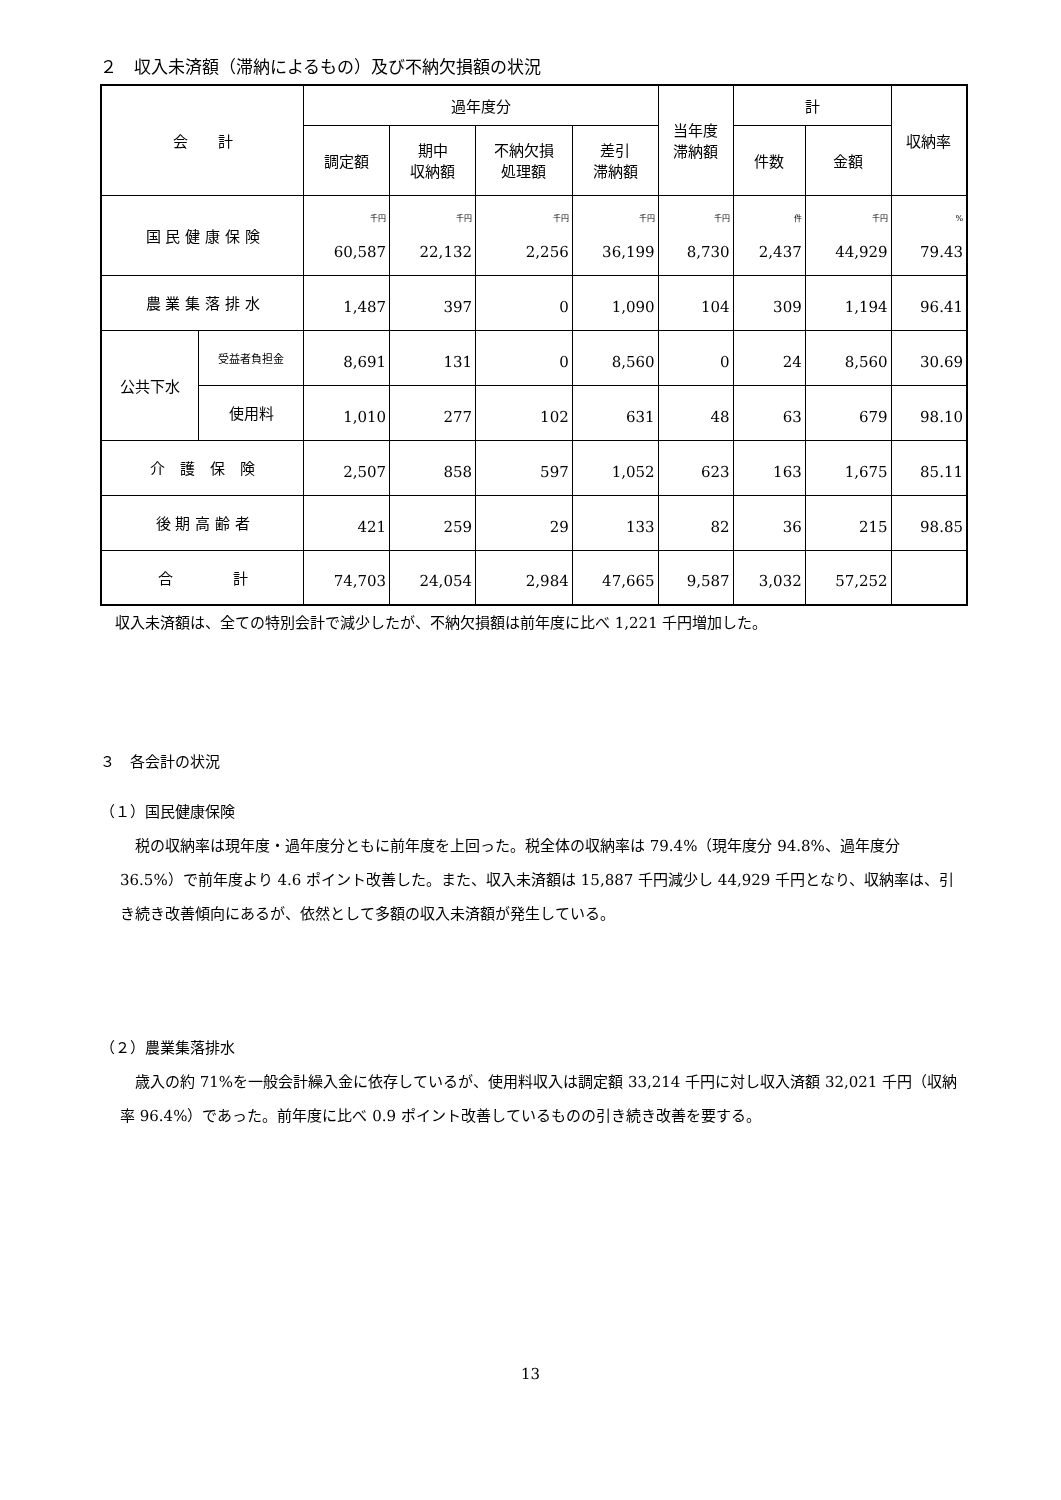２　収入未済額（滞納によるもの）及び不納欠損額の状況
| 会 計 | | 過年度分 | | | | 当年度 滞納額 | 計 | | 収納率 |
| --- | --- | --- | --- | --- | --- | --- | --- | --- | --- |
| | | 調定額 | 期中 収納額 | 不納欠損 処理額 | 差引 滞納額 | | 件数 | 金額 | |
| 国 民 健 康 保 険 | | 千円 60,587 | 千円 22,132 | 千円 2,256 | 千円 36,199 | 千円 8,730 | 件 2,437 | 千円 44,929 | % 79.43 |
| 農 業 集 落 排 水 | | 1,487 | 397 | 0 | 1,090 | 104 | 309 | 1,194 | 96.41 |
| 公共下水 | 受益者負担金 | 8,691 | 131 | 0 | 8,560 | 0 | 24 | 8,560 | 30.69 |
| | 使用料 | 1,010 | 277 | 102 | 631 | 48 | 63 | 679 | 98.10 |
| 介 護 保 険 | | 2,507 | 858 | 597 | 1,052 | 623 | 163 | 1,675 | 85.11 |
| 後 期 高 齢 者 | | 421 | 259 | 29 | 133 | 82 | 36 | 215 | 98.85 |
| 合 計 | | 74,703 | 24,054 | 2,984 | 47,665 | 9,587 | 3,032 | 57,252 | |
　収入未済額は、全ての特別会計で減少したが、不納欠損額は前年度に比べ 1,221 千円増加した。
３　各会計の状況
（１）国民健康保険
　税の収納率は現年度・過年度分ともに前年度を上回った。税全体の収納率は 79.4%（現年度分 94.8%、過年度分 36.5%）で前年度より 4.6 ポイント改善した。また、収入未済額は 15,887 千円減少し 44,929 千円となり、収納率は、引き続き改善傾向にあるが、依然として多額の収入未済額が発生している。
（２）農業集落排水
　歳入の約 71%を一般会計繰入金に依存しているが、使用料収入は調定額 33,214 千円に対し収入済額 32,021 千円（収納率 96.4%）であった。前年度に比べ 0.9 ポイント改善しているものの引き続き改善を要する。
13